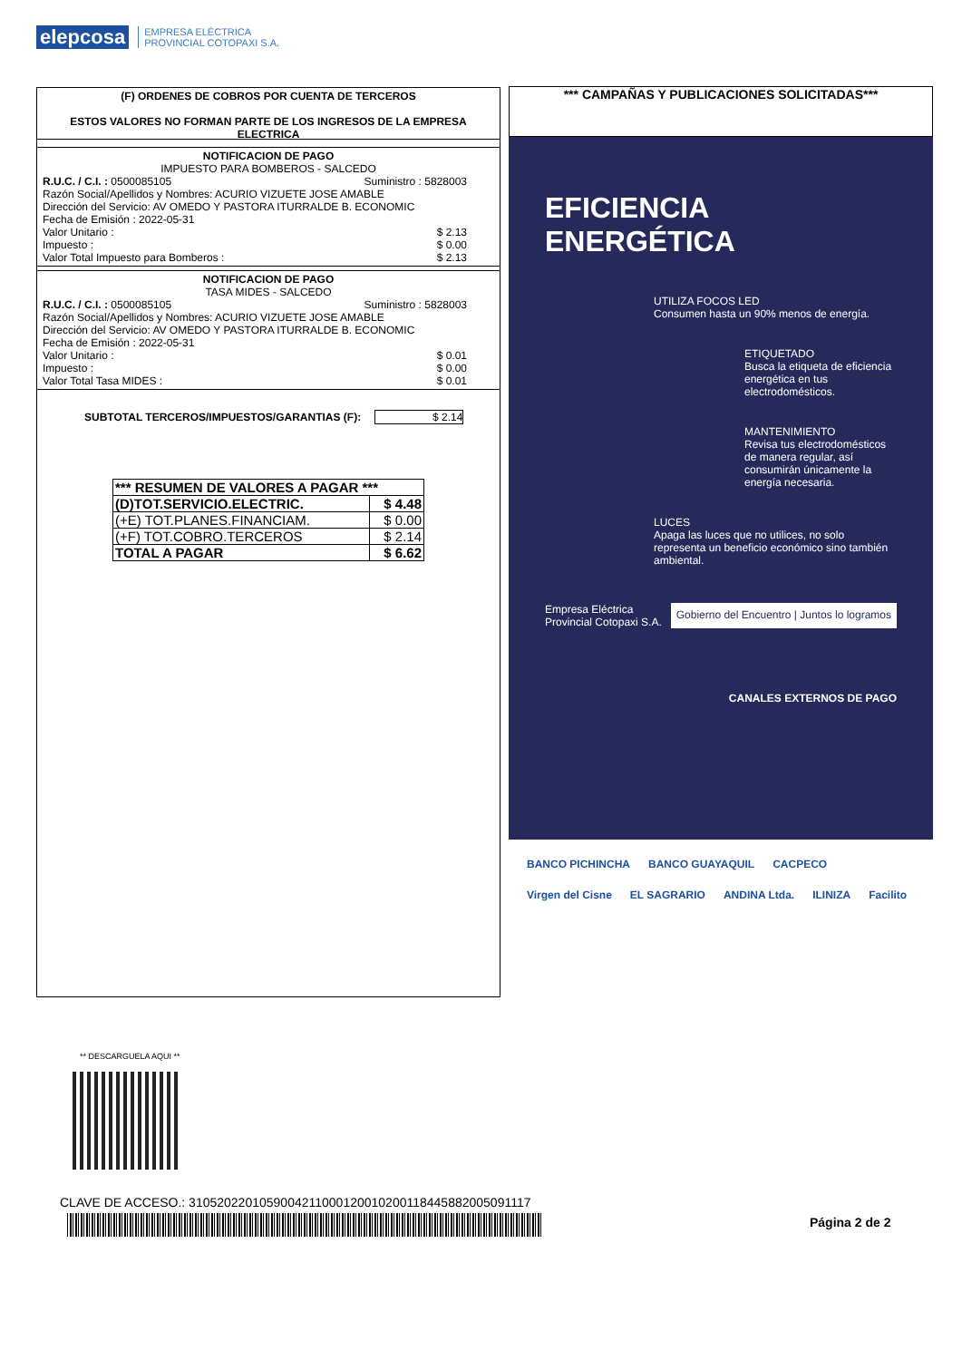elepcosa EMPRESA ELÉCTRICA
PROVINCIAL COTOPAXI S.A.
(F) ORDENES DE COBROS POR CUENTA DE TERCEROS
ESTOS VALORES NO FORMAN PARTE DE LOS INGRESOS DE LA EMPRESA ELECTRICA
NOTIFICACION DE PAGO
IMPUESTO PARA BOMBEROS - SALCEDO
R.U.C. / C.I. : 0500085105 Suministro : 5828003
Razón Social/Apellidos y Nombres: ACURIO VIZUETE JOSE AMABLE
Dirección del Servicio: AV OMEDO Y PASTORA ITURRALDE B. ECONOMIC
Fecha de Emisión : 2022-05-31
Valor Unitario : $ 2.13
Impuesto : $ 0.00
Valor Total Impuesto para Bomberos : $ 2.13
NOTIFICACION DE PAGO
TASA MIDES - SALCEDO
R.U.C. / C.I. : 0500085105 Suministro : 5828003
Razón Social/Apellidos y Nombres: ACURIO VIZUETE JOSE AMABLE
Dirección del Servicio: AV OMEDO Y PASTORA ITURRALDE B. ECONOMIC
Fecha de Emisión : 2022-05-31
Valor Unitario : $ 0.01
Impuesto : $ 0.00
Valor Total Tasa MIDES : $ 0.01
SUBTOTAL TERCEROS/IMPUESTOS/GARANTIAS (F): $ 2.14
| *** RESUMEN DE VALORES A PAGAR *** | |
| --- | --- |
| (D)TOT.SERVICIO.ELECTRIC. | $ 4.48 |
| (+E) TOT.PLANES.FINANCIAM. | $ 0.00 |
| (+F) TOT.COBRO.TERCEROS | $ 2.14 |
| TOTAL A PAGAR | $ 6.62 |
*** CAMPAÑAS Y PUBLICACIONES SOLICITADAS***
EFICIENCIA
ENERGÉTICA
UTILIZA FOCOS LED
Consumen hasta un 90% menos de energía.
ETIQUETADO
Busca la etiqueta de eficiencia energética en tus electrodomésticos.
MANTENIMIENTO
Revisa tus electrodomésticos de manera regular, así consumirán únicamente la energía necesaria.
LUCES
Apaga las luces que no utilices, no solo representa un beneficio económico sino también ambiental.
Empresa Eléctrica
Provincial Cotopaxi S.A. Gobierno del Encuentro | Juntos lo logramos
CANALES EXTERNOS DE PAGO
BANCO PICHINCHA BANCO GUAYAQUIL CACPECO Virgen del Cisne EL SAGRARIO ANDINA Ltda. ILINIZA Facilito
** DESCARGUELA AQUI **
CLAVE DE ACCESO.: 3105202201059004211000120010200118445882005091117
Página 2 de 2